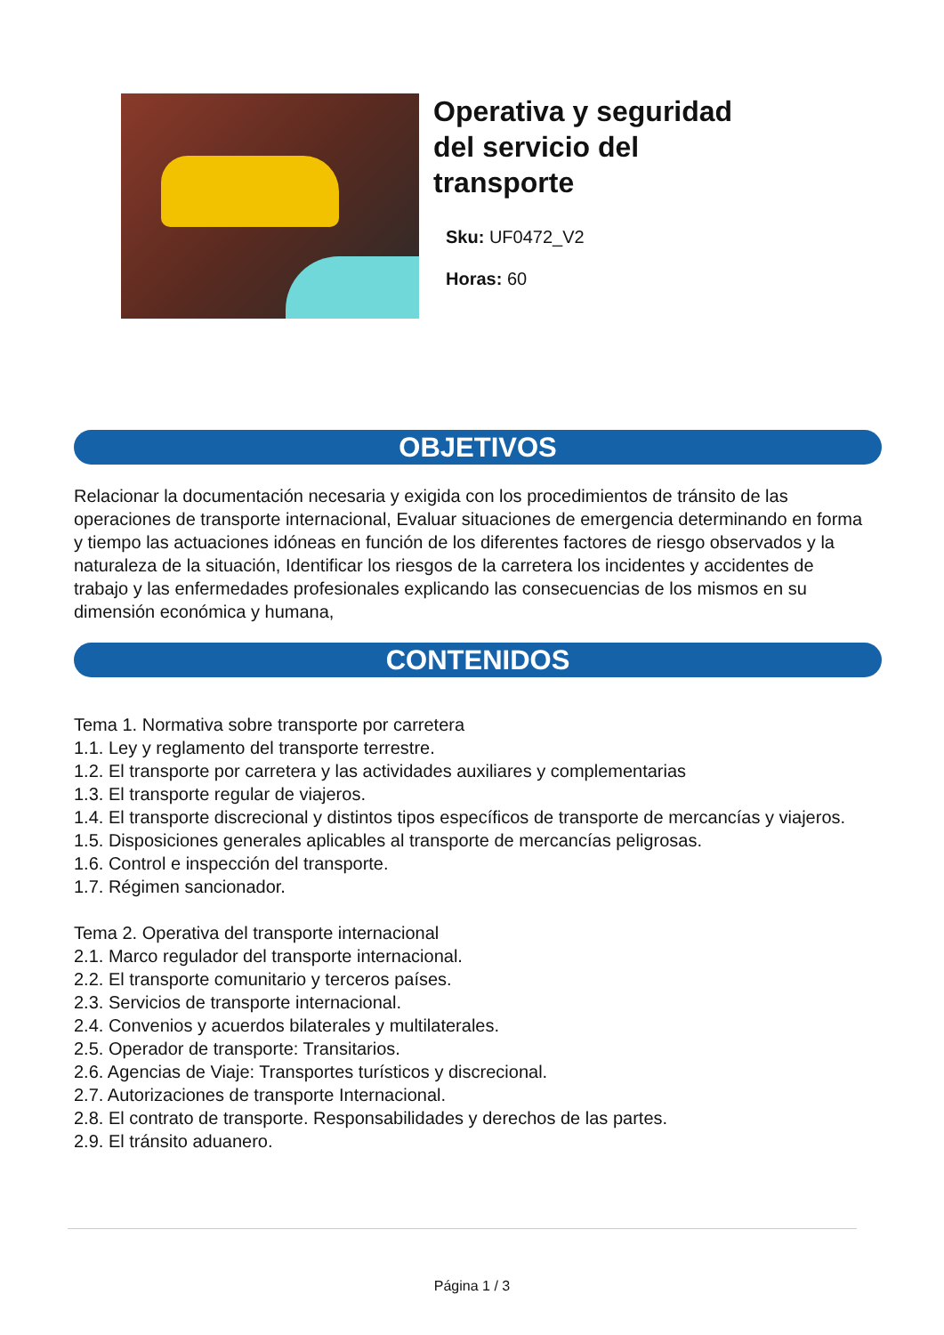Operativa y seguridad
del servicio del
transporte
Sku: UF0472_V2
Horas: 60
OBJETIVOS
Relacionar la documentación necesaria y exigida con los procedimientos de tránsito de las operaciones de transporte internacional, Evaluar situaciones de emergencia determinando en forma y tiempo las actuaciones idóneas en función de los diferentes factores de riesgo observados y la naturaleza de la situación, Identificar los riesgos de la carretera los incidentes y accidentes de trabajo y las enfermedades profesionales explicando las consecuencias de los mismos en su dimensión económica y humana,
CONTENIDOS
Tema 1. Normativa sobre transporte por carretera
1.1. Ley y reglamento del transporte terrestre.
1.2. El transporte por carretera y las actividades auxiliares y complementarias
1.3. El transporte regular de viajeros.
1.4. El transporte discrecional y distintos tipos específicos de transporte de mercancías y viajeros.
1.5. Disposiciones generales aplicables al transporte de mercancías peligrosas.
1.6. Control e inspección del transporte.
1.7. Régimen sancionador.
Tema 2. Operativa del transporte internacional
2.1. Marco regulador del transporte internacional.
2.2. El transporte comunitario y terceros países.
2.3. Servicios de transporte internacional.
2.4. Convenios y acuerdos bilaterales y multilaterales.
2.5. Operador de transporte: Transitarios.
2.6. Agencias de Viaje: Transportes turísticos y discrecional.
2.7. Autorizaciones de transporte Internacional.
2.8. El contrato de transporte. Responsabilidades y derechos de las partes.
2.9. El tránsito aduanero.
Página 1 / 3